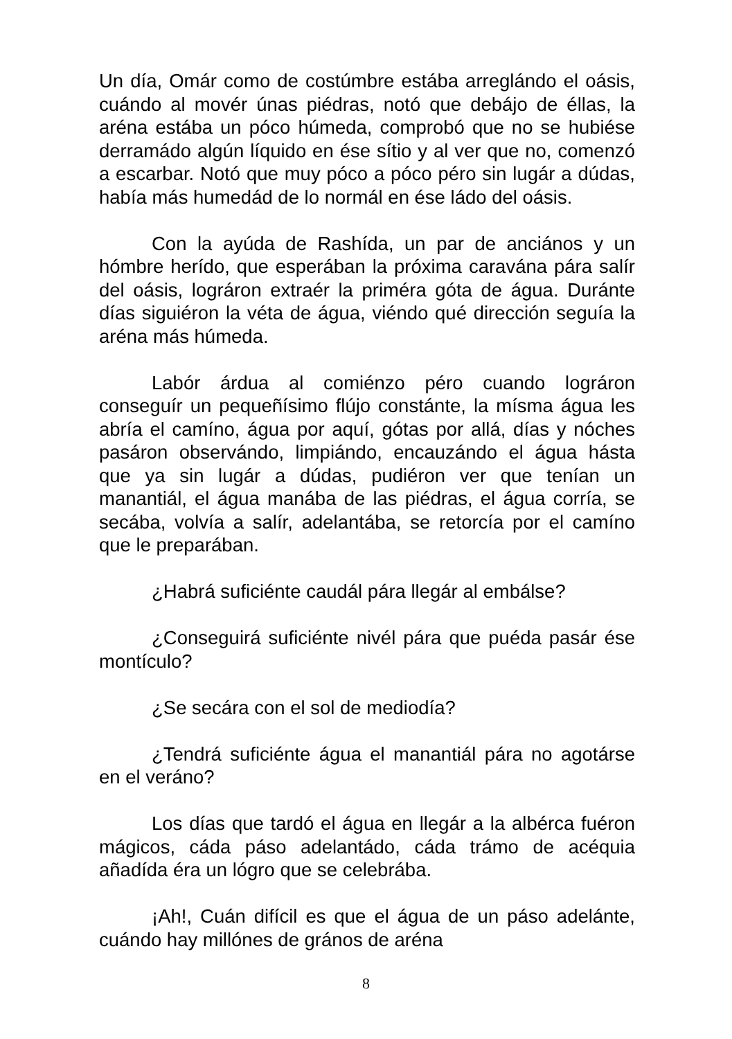Un día, Omár como de costúmbre estába arreglándo el oásis, cuándo al movér únas piédras, notó que debájo de éllas, la aréna estába un póco húmeda, comprobó que no se hubiése derramádo algún líquido en ése sítio y al ver que no, comenzó a escarbar. Notó que muy póco a póco péro sin lugár a dúdas, había más humedád de lo normál en ése ládo del oásis.
Con la ayúda de Rashída, un par de anciános y un hómbre herído, que esperában la próxima caraván­a pára salír del oásis, lográron extraér la priméra góta de água. Duránte días siguiéron la véta de água, viéndo qué dirección seguía la aréna más húmeda.
Labór árdua al comiénzo péro cuando lográron conseguír un pequeñísimo flújo constánte, la mísma água les abría el camíno, água por aquí, gótas por allá, días y nóches pasáron observándo, limpiándo, encauzándo el água hásta que ya sin lugár a dúdas, pudiéron ver que tenían un manantiál, el água manába de las piédras, el água corría, se secába, volvía a salír, adelantába, se retorcía por el camíno que le preparában.
¿Habrá suficiénte caudál pára llegár al embálse?
¿Conseguirá suficiénte nivél pára que puéda pasár ése montículo?
¿Se secára con el sol de mediodía?
¿Tendrá suficiénte água el manantiál pára no agotárse en el veráno?
Los días que tardó el água en llegár a la albérca fuéron mágicos, cáda páso adelantádo, cáda trámo de acéquia añadída éra un lógro que se celebrába.
¡Ah!, Cuán difícil es que el água de un páso adelánte, cuándo hay millónes de grános de aréna
8